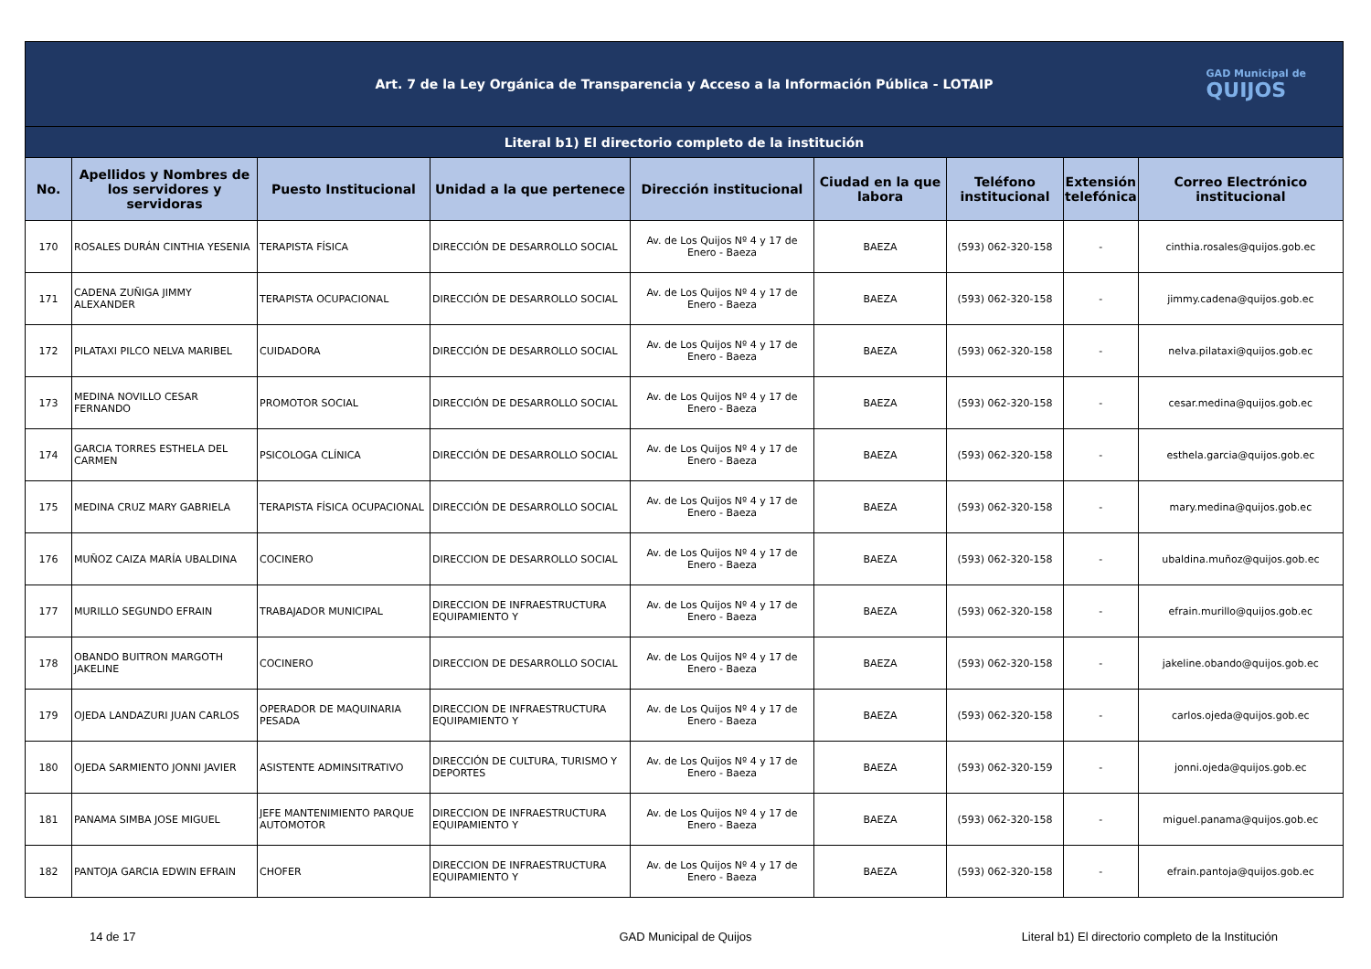| Art. 7 de la Ley Orgánica de Transparencia y Acceso a la Información Pública - LOTAIP GAD Municipal de QUIJOS | | | | | | | | |
| Literal b1) El directorio completo de la institución | | | | | | | | |
| No. | Apellidos y Nombres de los servidores y servidoras | Puesto Institucional | Unidad a la que pertenece | Dirección institucional | Ciudad en la que labora | Teléfono institucional | Extensión telefónica | Correo Electrónico institucional |
| 170 | ROSALES DURÁN CINTHIA YESENIA | TERAPISTA FÍSICA | DIRECCIÓN DE DESARROLLO SOCIAL | Av. de Los Quijos Nº 4 y 17 de Enero - Baeza | BAEZA | (593) 062-320-158 | - | cinthia.rosales@quijos.gob.ec |
| 171 | CADENA ZUÑIGA JIMMY ALEXANDER | TERAPISTA OCUPACIONAL | DIRECCIÓN DE DESARROLLO SOCIAL | Av. de Los Quijos Nº 4 y 17 de Enero - Baeza | BAEZA | (593) 062-320-158 | - | jimmy.cadena@quijos.gob.ec |
| 172 | PILATAXI PILCO NELVA MARIBEL | CUIDADORA | DIRECCIÓN DE DESARROLLO SOCIAL | Av. de Los Quijos Nº 4 y 17 de Enero - Baeza | BAEZA | (593) 062-320-158 | - | nelva.pilataxi@quijos.gob.ec |
| 173 | MEDINA NOVILLO CESAR FERNANDO | PROMOTOR SOCIAL | DIRECCIÓN DE DESARROLLO SOCIAL | Av. de Los Quijos Nº 4 y 17 de Enero - Baeza | BAEZA | (593) 062-320-158 | - | cesar.medina@quijos.gob.ec |
| 174 | GARCIA TORRES ESTHELA DEL CARMEN | PSICOLOGA CLÍNICA | DIRECCIÓN DE DESARROLLO SOCIAL | Av. de Los Quijos Nº 4 y 17 de Enero - Baeza | BAEZA | (593) 062-320-158 | - | esthela.garcia@quijos.gob.ec |
| 175 | MEDINA CRUZ MARY GABRIELA | TERAPISTA FÍSICA OCUPACIONAL | DIRECCIÓN DE DESARROLLO SOCIAL | Av. de Los Quijos Nº 4 y 17 de Enero - Baeza | BAEZA | (593) 062-320-158 | - | mary.medina@quijos.gob.ec |
| 176 | MUÑOZ CAIZA MARÍA UBALDINA | COCINERO | DIRECCION DE DESARROLLO SOCIAL | Av. de Los Quijos Nº 4 y 17 de Enero - Baeza | BAEZA | (593) 062-320-158 | - | ubaldina.muñoz@quijos.gob.ec |
| 177 | MURILLO SEGUNDO EFRAIN | TRABAJADOR MUNICIPAL | DIRECCION DE INFRAESTRUCTURA EQUIPAMIENTO Y | Av. de Los Quijos Nº 4 y 17 de Enero - Baeza | BAEZA | (593) 062-320-158 | - | efrain.murillo@quijos.gob.ec |
| 178 | OBANDO BUITRON MARGOTH JAKELINE | COCINERO | DIRECCION DE DESARROLLO SOCIAL | Av. de Los Quijos Nº 4 y 17 de Enero - Baeza | BAEZA | (593) 062-320-158 | - | jakeline.obando@quijos.gob.ec |
| 179 | OJEDA LANDAZURI JUAN CARLOS | OPERADOR DE MAQUINARIA PESADA | DIRECCION DE INFRAESTRUCTURA EQUIPAMIENTO Y | Av. de Los Quijos Nº 4 y 17 de Enero - Baeza | BAEZA | (593) 062-320-158 | - | carlos.ojeda@quijos.gob.ec |
| 180 | OJEDA SARMIENTO JONNI JAVIER | ASISTENTE ADMINSITRATIVO | DIRECCIÓN DE CULTURA, TURISMO Y DEPORTES | Av. de Los Quijos Nº 4 y 17 de Enero - Baeza | BAEZA | (593) 062-320-159 | - | jonni.ojeda@quijos.gob.ec |
| 181 | PANAMA SIMBA JOSE MIGUEL | JEFE MANTENIMIENTO PARQUE AUTOMOTOR | DIRECCION DE INFRAESTRUCTURA EQUIPAMIENTO Y | Av. de Los Quijos Nº 4 y 17 de Enero - Baeza | BAEZA | (593) 062-320-158 | - | miguel.panama@quijos.gob.ec |
| 182 | PANTOJA GARCIA EDWIN EFRAIN | CHOFER | DIRECCION DE INFRAESTRUCTURA EQUIPAMIENTO Y | Av. de Los Quijos Nº 4 y 17 de Enero - Baeza | BAEZA | (593) 062-320-158 | - | efrain.pantoja@quijos.gob.ec |
14 de 17 GAD Municipal de Quijos Literal b1) El directorio completo de la Institución